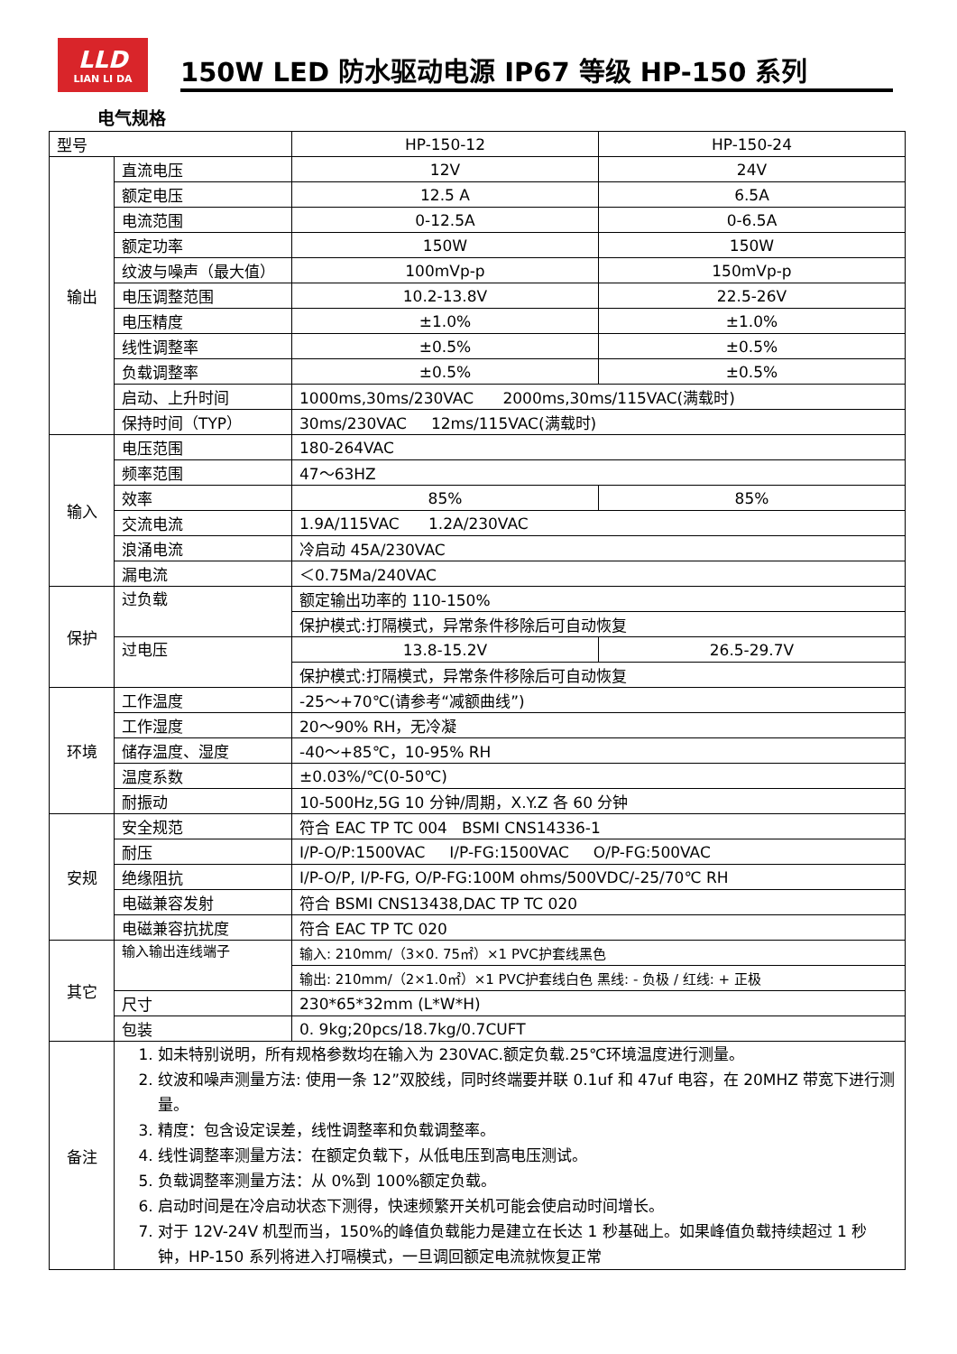LLD
LIAN LI DA
150W LED 防水驱动电源 IP67 等级 HP-150 系列
电气规格
| 型号 | | HP-150-12 | HP-150-24 |
| 输出 | 直流电压 | 12V | 24V |
| | 额定电压 | 12.5 A | 6.5A |
| | 电流范围 | 0-12.5A | 0-6.5A |
| | 额定功率 | 150W | 150W |
| | 纹波与噪声（最大值） | 100mVp-p | 150mVp-p |
| | 电压调整范围 | 10.2-13.8V | 22.5-26V |
| | 电压精度 | ±1.0% | ±1.0% |
| | 线性调整率 | ±0.5% | ±0.5% |
| | 负载调整率 | ±0.5% | ±0.5% |
| | 启动、上升时间 | 1000ms,30ms/230VAC 2000ms,30ms/115VAC(满载时) | |
| | 保持时间（TYP） | 30ms/230VAC 12ms/115VAC(满载时) | |
| 输入 | 电压范围 | 180-264VAC | |
| | 频率范围 | 47～63HZ | |
| | 效率 | 85% | 85% |
| | 交流电流 | 1.9A/115VAC 1.2A/230VAC | |
| | 浪涌电流 | 冷启动 45A/230VAC | |
| | 漏电流 | ＜0.75Ma/240VAC | |
| 保护 | 过负载 | 额定输出功率的 110-150% | |
| | | 保护模式:打隔模式，异常条件移除后可自动恢复 | |
| | 过电压 | 13.8-15.2V | 26.5-29.7V |
| | | 保护模式:打隔模式，异常条件移除后可自动恢复 | |
| 环境 | 工作温度 | -25～+70℃(请参考“减额曲线”) | |
| | 工作湿度 | 20～90% RH，无冷凝 | |
| | 储存温度、湿度 | -40～+85℃，10-95% RH | |
| | 温度系数 | ±0.03%/℃(0-50℃) | |
| | 耐振动 | 10-500Hz,5G 10 分钟/周期，X.Y.Z 各 60 分钟 | |
| 安规 | 安全规范 | 符合 EAC TP TC 004 BSMI CNS14336-1 | |
| | 耐压 | I/P-O/P:1500VAC I/P-FG:1500VAC O/P-FG:500VAC | |
| | 绝缘阻抗 | I/P-O/P, I/P-FG, O/P-FG:100M ohms/500VDC/-25/70℃ RH | |
| | 电磁兼容发射 | 符合 BSMI CNS13438,DAC TP TC 020 | |
| | 电磁兼容抗扰度 | 符合 EAC TP TC 020 | |
| 其它 | 输入输出连线端子 | 输入: 210mm/（3×0. 75㎡）×1 PVC护套线黑色 | |
| | | 输出: 210mm/（2×1.0㎡）×1 PVC护套线白色 黑线: - 负极 / 红线: + 正极 | |
| | 尺寸 | 230*65*32mm (L*W*H) | |
| | 包装 | 0. 9kg;20pcs/18.7kg/0.7CUFT | |
| 备注 | 1. 如未特别说明，所有规格参数均在输入为 230VAC.额定负载.25℃环境温度进行测量。 2. 纹波和噪声测量方法: 使用一条 12”双胶线，同时终端要并联 0.1uf 和 47uf 电容，在 20MHZ 带宽下进行测量。 3. 精度：包含设定误差，线性调整率和负载调整率。 4. 线性调整率测量方法：在额定负载下，从低电压到高电压测试。 5. 负载调整率测量方法：从 0%到 100%额定负载。 6. 启动时间是在冷启动状态下测得，快速频繁开关机可能会使启动时间增长。 7. 对于 12V-24V 机型而当，150%的峰值负载能力是建立在长达 1 秒基础上。如果峰值负载持续超过 1 秒钟，HP-150 系列将进入打嗝模式，一旦调回额定电流就恢复正常 | | |